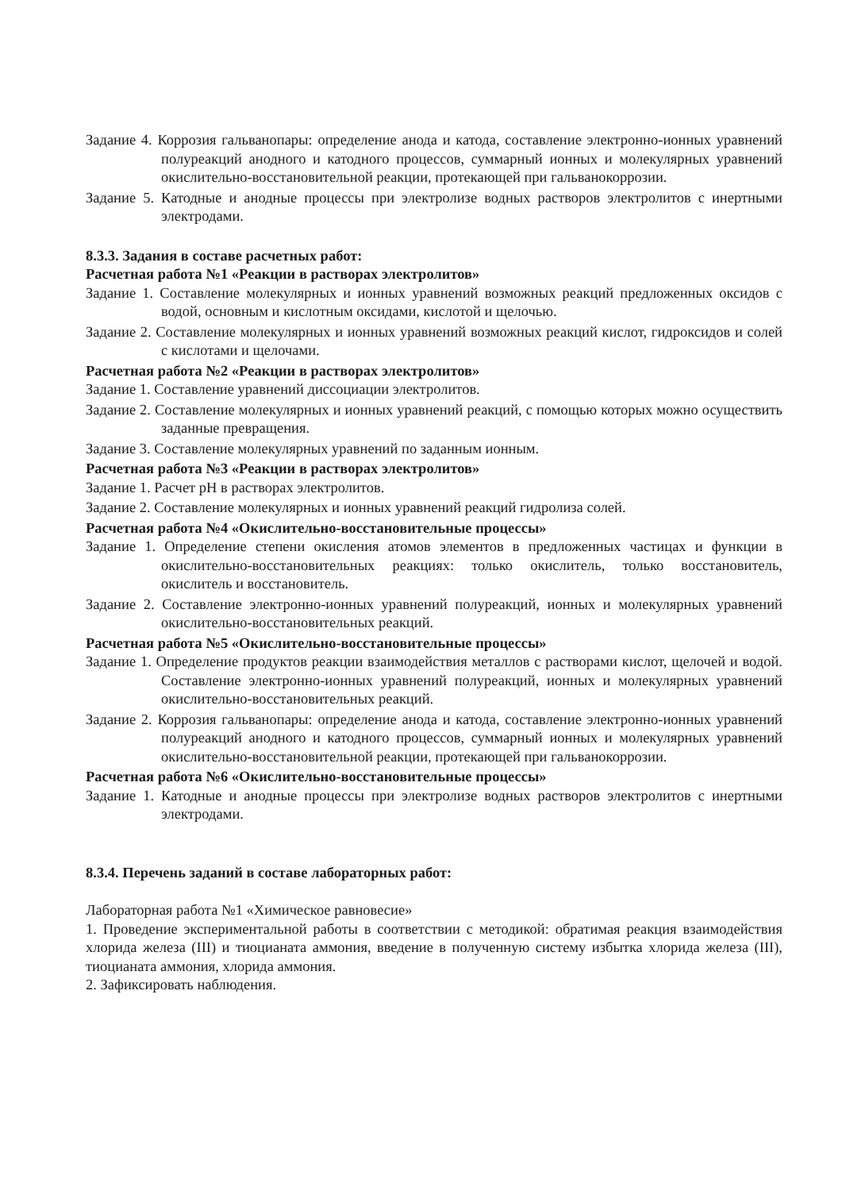Задание 4. Коррозия гальванопары: определение анода и катода, составление электронно-ионных уравнений полуреакций анодного и катодного процессов, суммарный ионных и молекулярных уравнений окислительно-восстановительной реакции, протекающей при гальванокоррозии.
Задание 5. Катодные и анодные процессы при электролизе водных растворов электролитов с инертными электродами.
8.3.3. Задания в составе расчетных работ:
Расчетная работа №1 «Реакции в растворах электролитов»
Задание 1. Составление молекулярных и ионных уравнений возможных реакций предложенных оксидов с водой, основным и кислотным оксидами, кислотой и щелочью.
Задание 2. Составление молекулярных и ионных уравнений возможных реакций кислот, гидроксидов и солей с кислотами и щелочами.
Расчетная работа №2 «Реакции в растворах электролитов»
Задание 1. Составление уравнений диссоциации электролитов.
Задание 2. Составление молекулярных и ионных уравнений реакций, с помощью которых можно осуществить заданные превращения.
Задание 3. Составление молекулярных уравнений по заданным ионным.
Расчетная работа №3 «Реакции в растворах электролитов»
Задание 1. Расчет pH в растворах электролитов.
Задание 2. Составление молекулярных и ионных уравнений реакций гидролиза солей.
Расчетная работа №4 «Окислительно-восстановительные процессы»
Задание 1. Определение степени окисления атомов элементов в предложенных частицах и функции в окислительно-восстановительных реакциях: только окислитель, только восстановитель, окислитель и восстановитель.
Задание 2. Составление электронно-ионных уравнений полуреакций, ионных и молекулярных уравнений окислительно-восстановительных реакций.
Расчетная работа №5 «Окислительно-восстановительные процессы»
Задание 1. Определение продуктов реакции взаимодействия металлов с растворами кислот, щелочей и водой. Составление электронно-ионных уравнений полуреакций, ионных и молекулярных уравнений окислительно-восстановительных реакций.
Задание 2. Коррозия гальванопары: определение анода и катода, составление электронно-ионных уравнений полуреакций анодного и катодного процессов, суммарный ионных и молекулярных уравнений окислительно-восстановительной реакции, протекающей при гальванокоррозии.
Расчетная работа №6 «Окислительно-восстановительные процессы»
Задание 1. Катодные и анодные процессы при электролизе водных растворов электролитов с инертными электродами.
8.3.4. Перечень заданий в составе лабораторных работ:
Лабораторная работа №1 «Химическое равновесие»
1. Проведение экспериментальной работы в соответствии с методикой: обратимая реакция взаимодействия хлорида железа (III) и тиоцианата аммония, введение в полученную систему избытка хлорида железа (III), тиоцианата аммония, хлорида аммония.
2. Зафиксировать наблюдения.